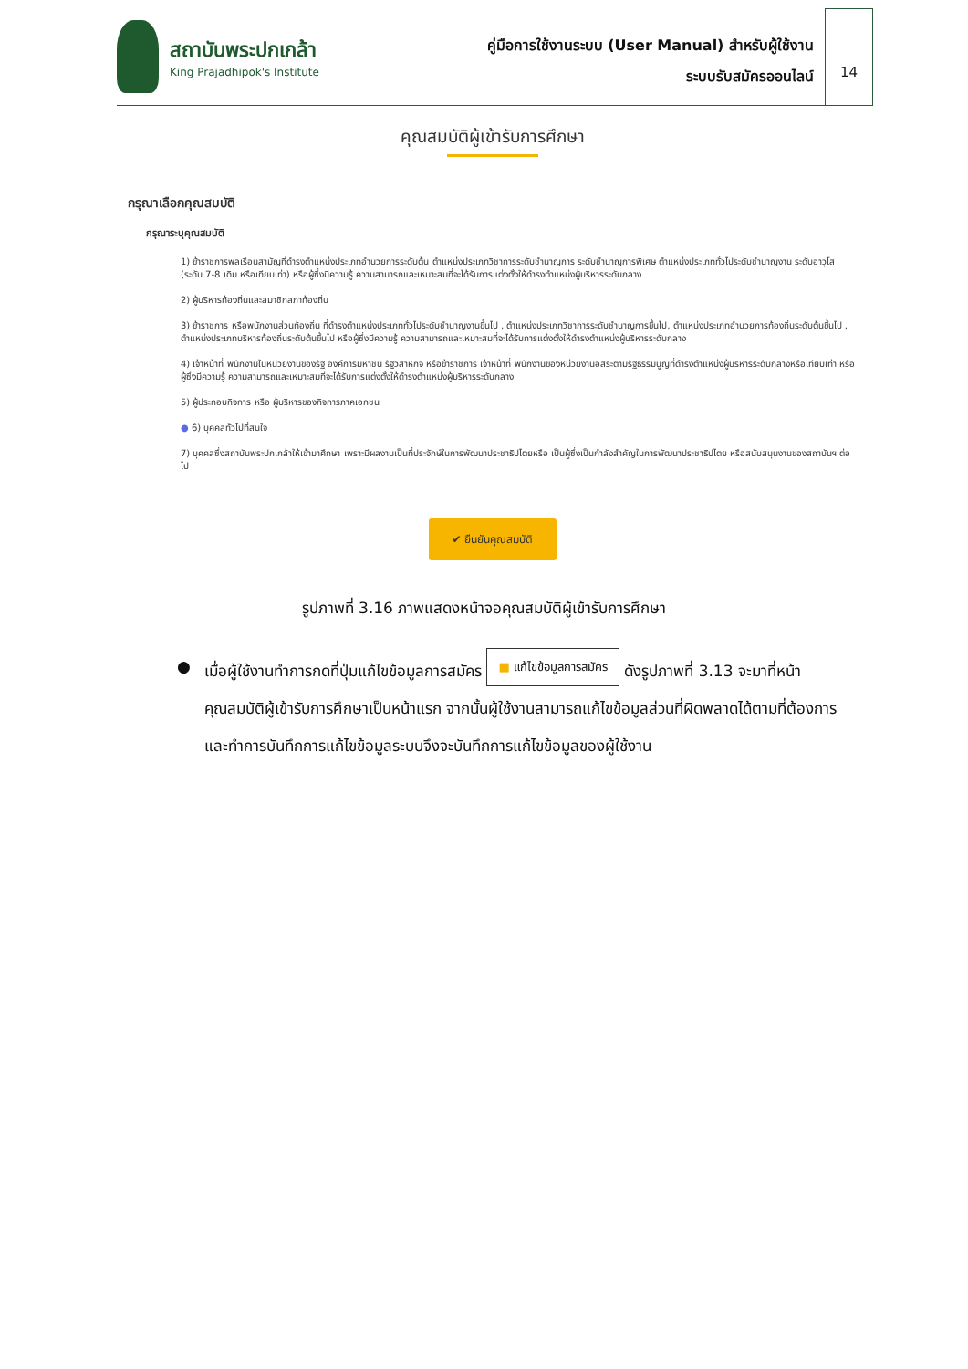สถาบันพระปกเกล้า
King Prajadhipok's Institute
คู่มือการใช้งานระบบ (User Manual) สำหรับผู้ใช้งาน
ระบบรับสมัครออนไลน์
14
คุณสมบัติผู้เข้ารับการศึกษา
กรุณาเลือกคุณสมบัติ
กรุณาระบุคุณสมบัติ
1) ข้าราชการพลเรือนสามัญที่ดำรงตำแหน่งประเภทอำนวยการระดับต้น ตำแหน่งประเภทวิชาการระดับชำนาญการ ระดับชำนาญการพิเศษ ตำแหน่งประเภททั่วไประดับชำนาญงาน ระดับอาวุโส (ระดับ 7-8 เดิม หรือเทียบเท่า) หรือผู้ซึ่งมีความรู้ ความสามารถและเหมาะสมที่จะได้รับการแต่งตั้งให้ดำรงตำแหน่งผู้บริหารระดับกลาง
2) ผู้บริหารท้องถิ่นและสมาชิกสภาท้องถิ่น
3) ข้าราชการ หรือพนักงานส่วนท้องถิ่น ที่ดำรงตำแหน่งประเภททั่วไประดับชำนาญงานขึ้นไป , ตำแหน่งประเภทวิชาการระดับชำนาญการขึ้นไป, ตำแหน่งประเภทอำนวยการท้องถิ่นระดับต้นขึ้นไป , ตำแหน่งประเภทบริหารท้องถิ่นระดับต้นขึ้นไป หรือผู้ซึ่งมีความรู้ ความสามารถและเหมาะสมที่จะได้รับการแต่งตั้งให้ดำรงตำแหน่งผู้บริหารระดับกลาง
4) เจ้าหน้าที่ พนักงานในหน่วยงานของรัฐ องค์การมหาชน รัฐวิสาหกิจ หรือข้าราชการ เจ้าหน้าที่ พนักงานของหน่วยงานอิสระตามรัฐธรรมนูญที่ดำรงตำแหน่งผู้บริหารระดับกลางหรือเทียบเท่า หรือผู้ซึ่งมีความรู้ ความสามารถและเหมาะสมที่จะได้รับการแต่งตั้งให้ดำรงตำแหน่งผู้บริหารระดับกลาง
5) ผู้ประกอบกิจการ หรือ ผู้บริหารของกิจการภาคเอกชน
● 6) บุคคลทั่วไปที่สนใจ
7) บุคคลซึ่งสถาบันพระปกเกล้าให้เข้ามาศึกษา เพราะมีผลงานเป็นที่ประจักษ์ในการพัฒนาประชาธิปไตยหรือ เป็นผู้ซึ่งเป็นกำลังสำคัญในการพัฒนาประชาธิปไตย หรือสนับสนุนงานของสถาบันฯ ต่อไป
✔ ยืนยันคุณสมบัติ
รูปภาพที่ 3.16 ภาพแสดงหน้าจอคุณสมบัติผู้เข้ารับการศึกษา
● เมื่อผู้ใช้งานทำการกดที่ปุ่มแก้ไขข้อมูลการสมัคร ■ แก้ไขข้อมูลการสมัคร ดังรูปภาพที่ 3.13 จะมาที่หน้าคุณสมบัติผู้เข้ารับการศึกษาเป็นหน้าแรก จากนั้นผู้ใช้งานสามารถแก้ไขข้อมูลส่วนที่ผิดพลาดได้ตามที่ต้องการและทำการบันทึกการแก้ไขข้อมูลระบบจึงจะบันทึกการแก้ไขข้อมูลของผู้ใช้งาน